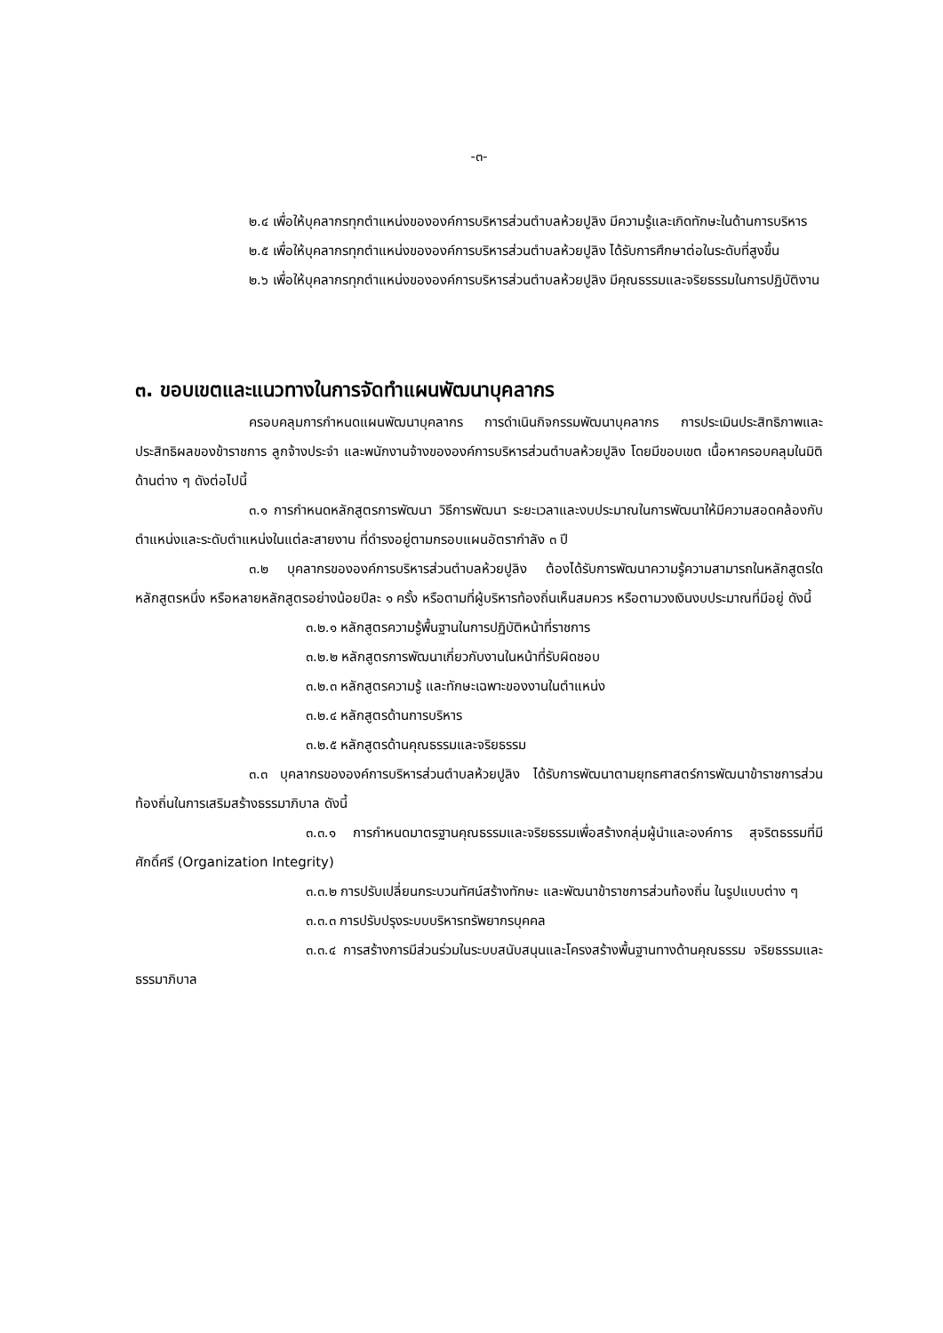-๓-
๒.๔ เพื่อให้บุคลากรทุกตำแหน่งขององค์การบริหารส่วนตำบลห้วยปูลิง มีความรู้และเกิดทักษะในด้านการบริหาร
๒.๕ เพื่อให้บุคลากรทุกตำแหน่งขององค์การบริหารส่วนตำบลห้วยปูลิง ได้รับการศึกษาต่อในระดับที่สูงขึ้น
๒.๖ เพื่อให้บุคลากรทุกตำแหน่งขององค์การบริหารส่วนตำบลห้วยปูลิง มีคุณธรรมและจริยธรรมในการปฏิบัติงาน
๓. ขอบเขตและแนวทางในการจัดทำแผนพัฒนาบุคลากร
ครอบคลุมการกำหนดแผนพัฒนาบุคลากร การดำเนินกิจกรรมพัฒนาบุคลากร การประเมินประสิทธิภาพและประสิทธิผลของข้าราชการ ลูกจ้างประจำ และพนักงานจ้างขององค์การบริหารส่วนตำบลห้วยปูลิง โดยมีขอบเขต เนื้อหาครอบคลุมในมิติด้านต่าง ๆ ดังต่อไปนี้
๓.๑ การกำหนดหลักสูตรการพัฒนา วิธีการพัฒนา ระยะเวลาและงบประมาณในการพัฒนาให้มีความสอดคล้องกับตำแหน่งและระดับตำแหน่งในแต่ละสายงาน ที่ดำรงอยู่ตามกรอบแผนอัตรากำลัง ๓ ปี
๓.๒ บุคลากรขององค์การบริหารส่วนตำบลห้วยปูลิง ต้องได้รับการพัฒนาความรู้ความสามารถในหลักสูตรใดหลักสูตรหนึ่ง หรือหลายหลักสูตรอย่างน้อยปีละ ๑ ครั้ง หรือตามที่ผู้บริหารท้องถิ่นเห็นสมควร หรือตามวงเงินงบประมาณที่มีอยู่ ดังนี้
๓.๒.๑ หลักสูตรความรู้พื้นฐานในการปฏิบัติหน้าที่ราชการ
๓.๒.๒ หลักสูตรการพัฒนาเกี่ยวกับงานในหน้าที่รับผิดชอบ
๓.๒.๓ หลักสูตรความรู้ และทักษะเฉพาะของงานในตำแหน่ง
๓.๒.๔ หลักสูตรด้านการบริหาร
๓.๒.๕ หลักสูตรด้านคุณธรรมและจริยธรรม
๓.๓ บุคลากรขององค์การบริหารส่วนตำบลห้วยปูลิง ได้รับการพัฒนาตามยุทธศาสตร์การพัฒนาข้าราชการส่วนท้องถิ่นในการเสริมสร้างธรรมาภิบาล ดังนี้
๓.๓.๑ การกำหนดมาตรฐานคุณธรรมและจริยธรรมเพื่อสร้างกลุ่มผู้นำและองค์การ สุจริตธรรมที่มีศักดิ์ศรี (Organization Integrity)
๓.๓.๒ การปรับเปลี่ยนกระบวนทัศน์สร้างทักษะ และพัฒนาข้าราชการส่วนท้องถิ่น ในรูปแบบต่าง ๆ
๓.๓.๓ การปรับปรุงระบบบริหารทรัพยากรบุคคล
๓.๓.๔ การสร้างการมีส่วนร่วมในระบบสนับสนุนและโครงสร้างพื้นฐานทางด้านคุณธรรม จริยธรรมและธรรมาภิบาล